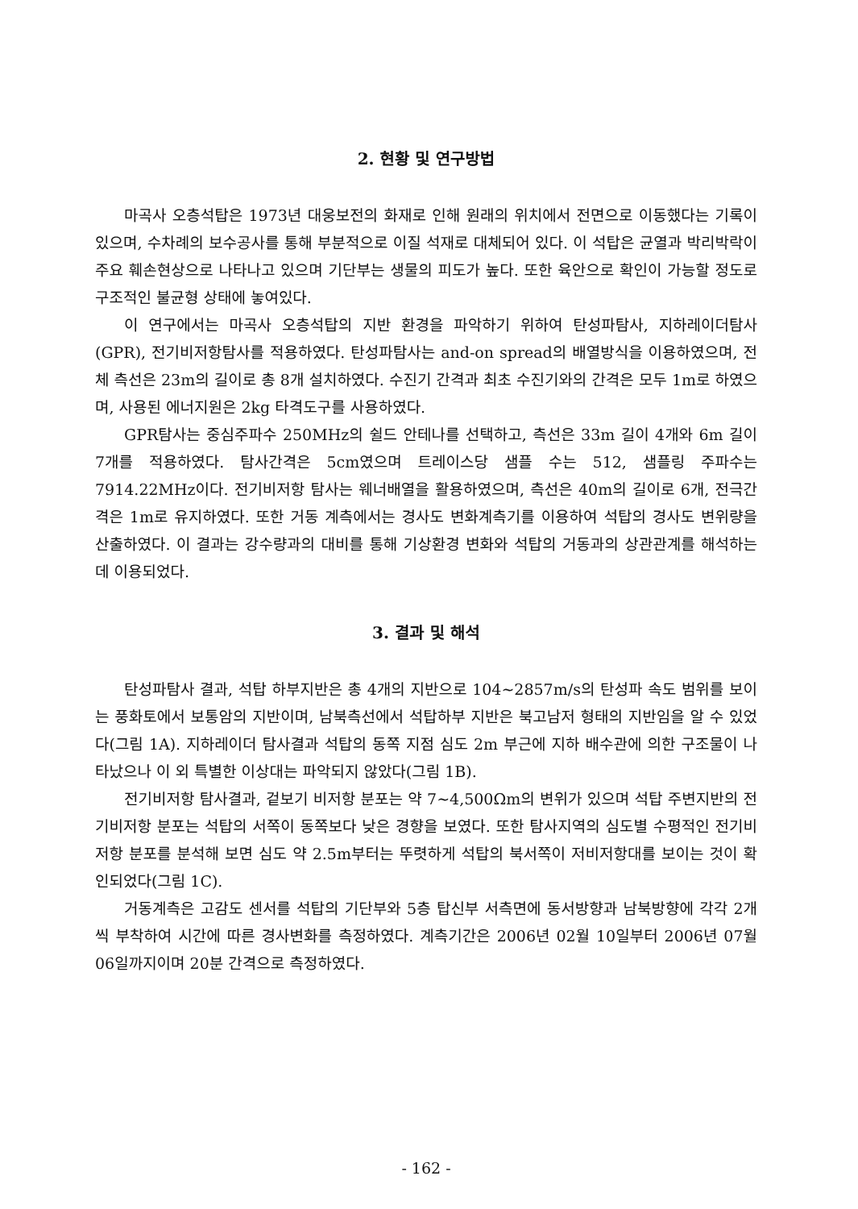2. 현황 및 연구방법
마곡사 오층석탑은 1973년 대웅보전의 화재로 인해 원래의 위치에서 전면으로 이동했다는 기록이 있으며, 수차례의 보수공사를 통해 부분적으로 이질 석재로 대체되어 있다. 이 석탑은 균열과 박리박락이 주요 훼손현상으로 나타나고 있으며 기단부는 생물의 피도가 높다. 또한 육안으로 확인이 가능할 정도로 구조적인 불균형 상태에 놓여있다.
이 연구에서는 마곡사 오층석탑의 지반 환경을 파악하기 위하여 탄성파탐사, 지하레이더탐사(GPR), 전기비저항탐사를 적용하였다. 탄성파탐사는 and-on spread의 배열방식을 이용하였으며, 전체 측선은 23m의 길이로 총 8개 설치하였다. 수진기 간격과 최초 수진기와의 간격은 모두 1m로 하였으며, 사용된 에너지원은 2kg 타격도구를 사용하였다.
GPR탐사는 중심주파수 250MHz의 쉴드 안테나를 선택하고, 측선은 33m 길이 4개와 6m 길이 7개를 적용하였다. 탐사간격은 5cm였으며 트레이스당 샘플 수는 512, 샘플링 주파수는 7914.22MHz이다. 전기비저항 탐사는 웨너배열을 활용하였으며, 측선은 40m의 길이로 6개, 전극간격은 1m로 유지하였다. 또한 거동 계측에서는 경사도 변화계측기를 이용하여 석탑의 경사도 변위량을 산출하였다. 이 결과는 강수량과의 대비를 통해 기상환경 변화와 석탑의 거동과의 상관관계를 해석하는데 이용되었다.
3. 결과 및 해석
탄성파탐사 결과, 석탑 하부지반은 총 4개의 지반으로 104~2857m/s의 탄성파 속도 범위를 보이는 풍화토에서 보통암의 지반이며, 남북측선에서 석탑하부 지반은 북고남저 형태의 지반임을 알 수 있었다(그림 1A). 지하레이더 탐사결과 석탑의 동쪽 지점 심도 2m 부근에 지하 배수관에 의한 구조물이 나타났으나 이 외 특별한 이상대는 파악되지 않았다(그림 1B).
전기비저항 탐사결과, 겉보기 비저항 분포는 약 7~4,500Ωm의 변위가 있으며 석탑 주변지반의 전기비저항 분포는 석탑의 서쪽이 동쪽보다 낮은 경향을 보였다. 또한 탐사지역의 심도별 수평적인 전기비저항 분포를 분석해 보면 심도 약 2.5m부터는 뚜렷하게 석탑의 북서쪽이 저비저항대를 보이는 것이 확인되었다(그림 1C).
거동계측은 고감도 센서를 석탑의 기단부와 5층 탑신부 서측면에 동서방향과 남북방향에 각각 2개씩 부착하여 시간에 따른 경사변화를 측정하였다. 계측기간은 2006년 02월 10일부터 2006년 07월 06일까지이며 20분 간격으로 측정하였다.
- 162 -